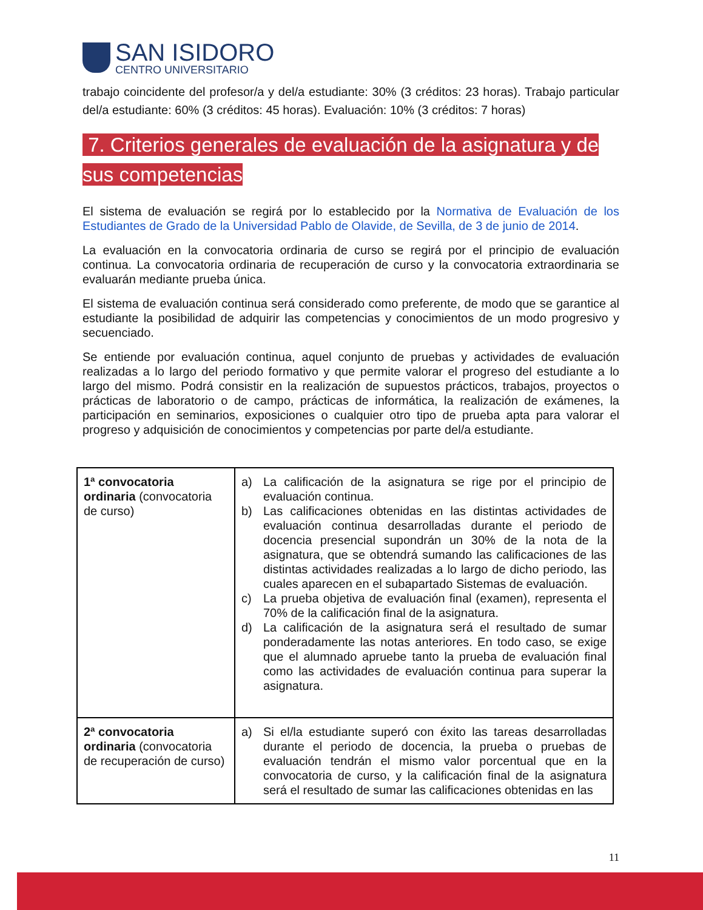SAN ISIDORO
CENTRO UNIVERSITARIO
trabajo coincidente del profesor/a y del/a estudiante: 30% (3 créditos: 23 horas). Trabajo particular del/a estudiante: 60% (3 créditos: 45 horas). Evaluación: 10% (3 créditos: 7 horas)
7. Criterios generales de evaluación de la asignatura y de sus competencias
El sistema de evaluación se regirá por lo establecido por la Normativa de Evaluación de los Estudiantes de Grado de la Universidad Pablo de Olavide, de Sevilla, de 3 de junio de 2014.
La evaluación en la convocatoria ordinaria de curso se regirá por el principio de evaluación continua. La convocatoria ordinaria de recuperación de curso y la convocatoria extraordinaria se evaluarán mediante prueba única.
El sistema de evaluación continua será considerado como preferente, de modo que se garantice al estudiante la posibilidad de adquirir las competencias y conocimientos de un modo progresivo y secuenciado.
Se entiende por evaluación continua, aquel conjunto de pruebas y actividades de evaluación realizadas a lo largo del periodo formativo y que permite valorar el progreso del estudiante a lo largo del mismo. Podrá consistir en la realización de supuestos prácticos, trabajos, proyectos o prácticas de laboratorio o de campo, prácticas de informática, la realización de exámenes, la participación en seminarios, exposiciones o cualquier otro tipo de prueba apta para valorar el progreso y adquisición de conocimientos y competencias por parte del/a estudiante.
| 1ª convocatoria ordinaria (convocatoria de curso) | a) La calificación de la asignatura se rige por el principio de evaluación continua. b) Las calificaciones obtenidas en las distintas actividades de evaluación continua desarrolladas durante el periodo de docencia presencial supondrán un 30% de la nota de la asignatura, que se obtendrá sumando las calificaciones de las distintas actividades realizadas a lo largo de dicho periodo, las cuales aparecen en el subapartado Sistemas de evaluación. c) La prueba objetiva de evaluación final (examen), representa el 70% de la calificación final de la asignatura. d) La calificación de la asignatura será el resultado de sumar ponderadamente las notas anteriores. En todo caso, se exige que el alumnado apruebe tanto la prueba de evaluación final como las actividades de evaluación continua para superar la asignatura. |
| 2ª convocatoria ordinaria (convocatoria de recuperación de curso) | a) Si el/la estudiante superó con éxito las tareas desarrolladas durante el periodo de docencia, la prueba o pruebas de evaluación tendrán el mismo valor porcentual que en la convocatoria de curso, y la calificación final de la asignatura será el resultado de sumar las calificaciones obtenidas en las |
11